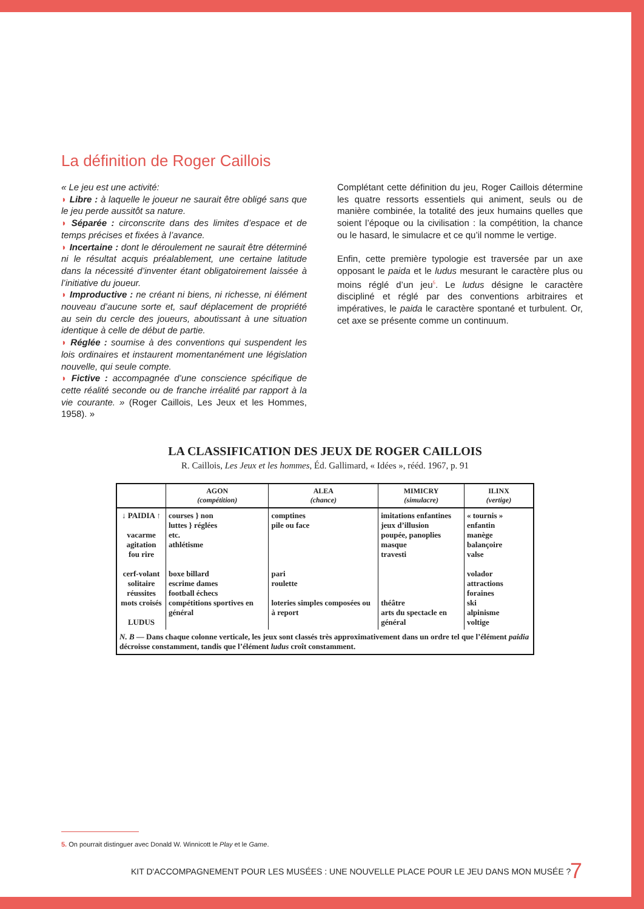La définition de Roger Caillois
« Le jeu est une activité:
◗ Libre : à laquelle le joueur ne saurait être obligé sans que le jeu perde aussitôt sa nature.
◗ Séparée : circonscrite dans des limites d’espace et de temps précises et fixées à l’avance.
◗ Incertaine : dont le déroulement ne saurait être déterminé ni le résultat acquis préalablement, une certaine latitude dans la nécessité d’inventer étant obligatoirement laissée à l’initiative du joueur.
◗ Improductive : ne créant ni biens, ni richesse, ni élément nouveau d’aucune sorte et, sauf déplacement de propriété au sein du cercle des joueurs, aboutissant à une situation identique à celle de début de partie.
◗ Réglée : soumise à des conventions qui suspendent les lois ordinaires et instaurent momentanément une législation nouvelle, qui seule compte.
◗ Fictive : accompagnée d’une conscience spécifique de cette réalité seconde ou de franche irréalité par rapport à la vie courante. » (Roger Caillois, Les Jeux et les Hommes, 1958). »
Complétant cette définition du jeu, Roger Caillois détermine les quatre ressorts essentiels qui animent, seuls ou de manière combinée, la totalité des jeux humains quelles que soient l’époque ou la civilisation : la compétition, la chance ou le hasard, le simulacre et ce qu’il nomme le vertige.
Enfin, cette première typologie est traversée par un axe opposant le paida et le ludus mesurant le caractère plus ou moins réglé d’un jeu<sup>5</sup>. Le ludus désigne le caractère discipliné et réglé par des conventions arbitraires et impératives, le paida le caractère spontané et turbulent. Or, cet axe se présente comme un continuum.
LA CLASSIFICATION DES JEUX DE ROGER CAILLOIS
R. Caillois, Les Jeux et les hommes, Éd. Gallimard, « Idées », rééd. 1967, p. 91
| | AGON (compétition) | ALEA (chance) | MIMICRY (simulacre) | ILINX (vertige) |
| --- | --- | --- | --- | --- |
| ↓ PAIDIA ↑ vacarme agitation fou rire cerf-volant solitaire réussites mots croisés LUDUS | courses } non luttes } réglées etc. athlétisme boxe billard escrime dames football échecs compétitions sportives en général | comptines pile ou face pari roulette loteries simples composées ou à report | imitations enfantines jeux d’illusion poupée, panoplies masque travesti théâtre arts du spectacle en général | « tournis » enfantin manège balançoire valse volador attractions foraines ski alpinisme voltige |
| N. B — Dans chaque colonne verticale, les jeux sont classés très approximativement dans un ordre tel que l’élément paidia décroisse constamment, tandis que l’élément ludus croît constamment. | | | | |
5. On pourrait distinguer avec Donald W. Winnicott le Play et le Game.
KIT D'ACCOMPAGNEMENT POUR LES MUSÉES : UNE NOUVELLE PLACE POUR LE JEU DANS MON MUSÉE ?
7